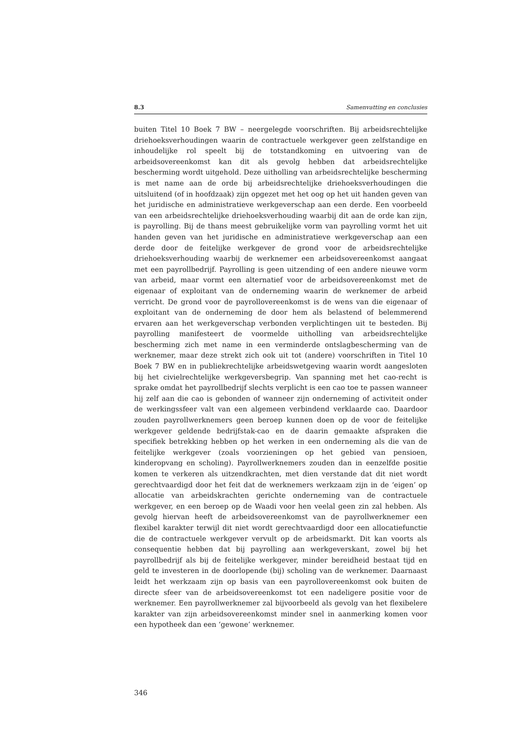8.3 Samenvatting en conclusies
buiten Titel 10 Boek 7 BW – neergelegde voorschriften. Bij arbeidsrechtelijke driehoeksverhoudingen waarin de contractuele werkgever geen zelfstandige en inhoudelijke rol speelt bij de totstandkoming en uitvoering van de arbeidsovereenkomst kan dit als gevolg hebben dat arbeidsrechtelijke bescherming wordt uitgehold. Deze uitholling van arbeidsrechtelijke bescherming is met name aan de orde bij arbeidsrechtelijke driehoeksverhoudingen die uitsluitend (of in hoofdzaak) zijn opgezet met het oog op het uit handen geven van het juridische en administratieve werkgeverschap aan een derde. Een voorbeeld van een arbeidsrechtelijke driehoeksverhouding waarbij dit aan de orde kan zijn, is payrolling. Bij de thans meest gebruikelijke vorm van payrolling vormt het uit handen geven van het juridische en administratieve werkgeverschap aan een derde door de feitelijke werkgever de grond voor de arbeidsrechtelijke driehoeksverhouding waarbij de werknemer een arbeidsovereenkomst aangaat met een payrollbedrijf. Payrolling is geen uitzending of een andere nieuwe vorm van arbeid, maar vormt een alternatief voor de arbeidsovereenkomst met de eigenaar of exploitant van de onderneming waarin de werknemer de arbeid verricht. De grond voor de payrollovereenkomst is de wens van die eigenaar of exploitant van de onderneming de door hem als belastend of belemmerend ervaren aan het werkgeverschap verbonden verplichtingen uit te besteden. Bij payrolling manifesteert de voormelde uitholling van arbeidsrechtelijke bescherming zich met name in een verminderde ontslagbescherming van de werknemer, maar deze strekt zich ook uit tot (andere) voorschriften in Titel 10 Boek 7 BW en in publiekrechtelijke arbeidswetgeving waarin wordt aangesloten bij het civielrechtelijke werkgeversbegrip. Van spanning met het cao-recht is sprake omdat het payrollbedrijf slechts verplicht is een cao toe te passen wanneer hij zelf aan die cao is gebonden of wanneer zijn onderneming of activiteit onder de werkingssfeer valt van een algemeen verbindend verklaarde cao. Daardoor zouden payrollwerknemers geen beroep kunnen doen op de voor de feitelijke werkgever geldende bedrijfstak-cao en de daarin gemaakte afspraken die specifiek betrekking hebben op het werken in een onderneming als die van de feitelijke werkgever (zoals voorzieningen op het gebied van pensioen, kinderopvang en scholing). Payrollwerknemers zouden dan in eenzelfde positie komen te verkeren als uitzendkrachten, met dien verstande dat dit niet wordt gerechtvaardigd door het feit dat de werknemers werkzaam zijn in de ‘eigen’ op allocatie van arbeidskrachten gerichte onderneming van de contractuele werkgever, en een beroep op de Waadi voor hen veelal geen zin zal hebben. Als gevolg hiervan heeft de arbeidsovereenkomst van de payrollwerknemer een flexibel karakter terwijl dit niet wordt gerechtvaardigd door een allocatiefunctie die de contractuele werkgever vervult op de arbeidsmarkt. Dit kan voorts als consequentie hebben dat bij payrolling aan werkgeverskant, zowel bij het payrollbedrijf als bij de feitelijke werkgever, minder bereidheid bestaat tijd en geld te investeren in de doorlopende (bij) scholing van de werknemer. Daarnaast leidt het werkzaam zijn op basis van een payrollovereenkomst ook buiten de directe sfeer van de arbeidsovereenkomst tot een nadeligere positie voor de werknemer. Een payrollwerknemer zal bijvoorbeeld als gevolg van het flexibelere karakter van zijn arbeidsovereenkomst minder snel in aanmerking komen voor een hypotheek dan een ‘gewone’ werknemer.
346